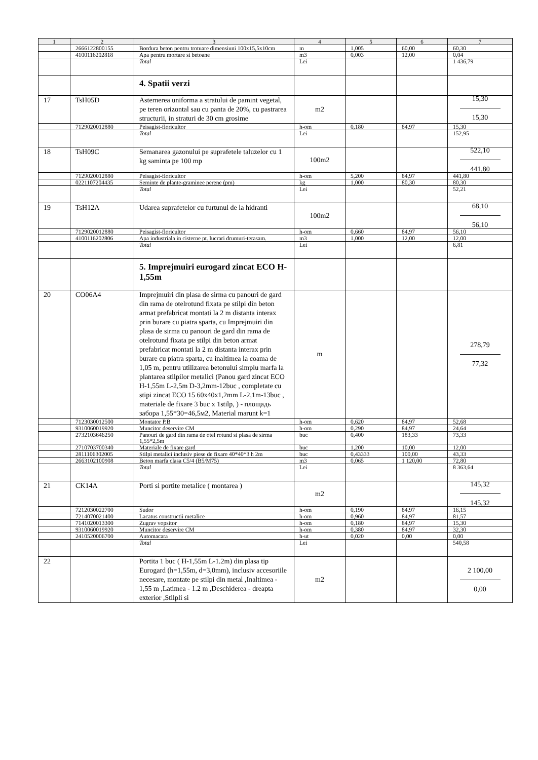| 1 | 2 | 3 | 4 | 5 | 6 | 7 |
| --- | --- | --- | --- | --- | --- | --- |
| | 2666122800155 | Bordura beton pentru trotuare dimensiuni 100x15,5x10cm | m | 1,005 | 60,00 | 60,30 |
| | 4100116202818 | Apa pentru mortare si betoane | m3 | 0,003 | 12,00 | 0,04 |
| | | Total | Lei | | | 1 436,79 |
| | | 4. Spatii verzi | | | | |
| 17 | TsH05D | Asternerea uniforma a stratului de pamint vegetal, pe teren orizontal sau cu panta de 20%, cu pastrarea structurii, in straturi de 30 cm grosime | m2 | | | 15,30 15,30 |
| | 7129020012880 | Peisagist-floricultor | h-om | 0,180 | 84,97 | 15,30 |
| | | Total | Lei | | | 152,95 |
| 18 | TsH09C | Semanarea gazonului pe suprafetele taluzelor cu 1 kg saminta pe 100 mp | 100m2 | | | 522,10 441,80 |
| | 7129020012880 | Peisagist-floricultor | h-om | 5,200 | 84,97 | 441,80 |
| | 0221107204435 | Seminte de plante-graminee perene (pm) | kg | 1,000 | 80,30 | 80,30 |
| | | Total | Lei | | | 52,21 |
| 19 | TsH12A | Udarea suprafetelor cu furtunul de la hidranti | 100m2 | | | 68,10 56,10 |
| | 7129020012880 | Peisagist-floricultor | h-om | 0,660 | 84,97 | 56,10 |
| | 4100116202806 | Apa industriala in cisterne pt. lucrari drumuri-terasam. | m3 | 1,000 | 12,00 | 12,00 |
| | | Total | Lei | | | 6,81 |
| | | 5. Imprejmuiri eurogard zincat ECO H-1,55m | | | | |
| 20 | CO06A4 | Imprejmuiri din plasa de sirma cu panouri de gard din rama de otelrotund fixata pe stilpi din beton armat prefabricat montati la 2 m distanta interax prin burare cu piatra sparta, cu Imprejmuiri din plasa de sirma cu panouri de gard din rama de otelrotund fixata pe stilpi din beton armat prefabricat montati la 2 m distanta interax prin burare cu piatra sparta, cu inaltimea la coama de 1,05 m, pentru utilizarea betonului simplu marfa la plantarea stilpilor metalici (Panou gard zincat ECO H-1,55m L-2,5m D-3,2mm-12buc , completate cu stipi zincat ECO 15 60x40x1,2mm L-2,1m-13buc , materiale de fixare 3 buc x 1stilp, ) - площадь забора 1,55*30=46,5м2, Material marunt k=1 | m | | | 278,79 77,32 |
| | 7123030012500 | Montator P.B | h-om | 0,620 | 84,97 | 52,68 |
| | 9310060019920 | Muncitor deservire CM | h-om | 0,290 | 84,97 | 24,64 |
| | 2732103646250 | Panouri de gard din rama de otel rotund si plasa de sirma 1,55*2,5m | buc | 0,400 | 183,33 | 73,33 |
| | 2710703700340 | Materiale de fixare gard | buc | 1,200 | 10,00 | 12,00 |
| | 2811106302005 | Stilpi metalici inclusiv piese de fixare 40*40*3 h 2m | buc | 0,43333 | 100,00 | 43,33 |
| | 2663102100908 | Beton marfa clasa C5/4 (B5/M75) | m3 | 0,065 | 1 120,00 | 72,80 |
| | | Total | Lei | | | 8 363,64 |
| 21 | CK14A | Porti si portite metalice ( montarea ) | m2 | | | 145,32 145,32 |
| | 7212030022700 | Sudor | h-om | 0,190 | 84,97 | 16,15 |
| | 7214070021400 | Lacatus constructii metalice | h-om | 0,960 | 84,97 | 81,57 |
| | 7141020013300 | Zugrav vopsitor | h-om | 0,180 | 84,97 | 15,30 |
| | 9310060019920 | Muncitor deservire CM | h-om | 0,380 | 84,97 | 32,30 |
| | 2410520006700 | Automacara | h-ut | 0,020 | 0,00 | 0,00 |
| | | Total | Lei | | | 540,58 |
| 22 | | Portita 1 buc ( H-1,55m L-1.2m) din plasa tip Eurogard (h=1,55m, d=3,0mm), inclusiv accesoriile necesare, montate pe stilpi din metal ,Inaltimea - 1,55 m ,Latimea - 1.2 m ,Deschiderea - dreapta exterior ,Stilpli si | m2 | | | 2 100,00 0,00 |